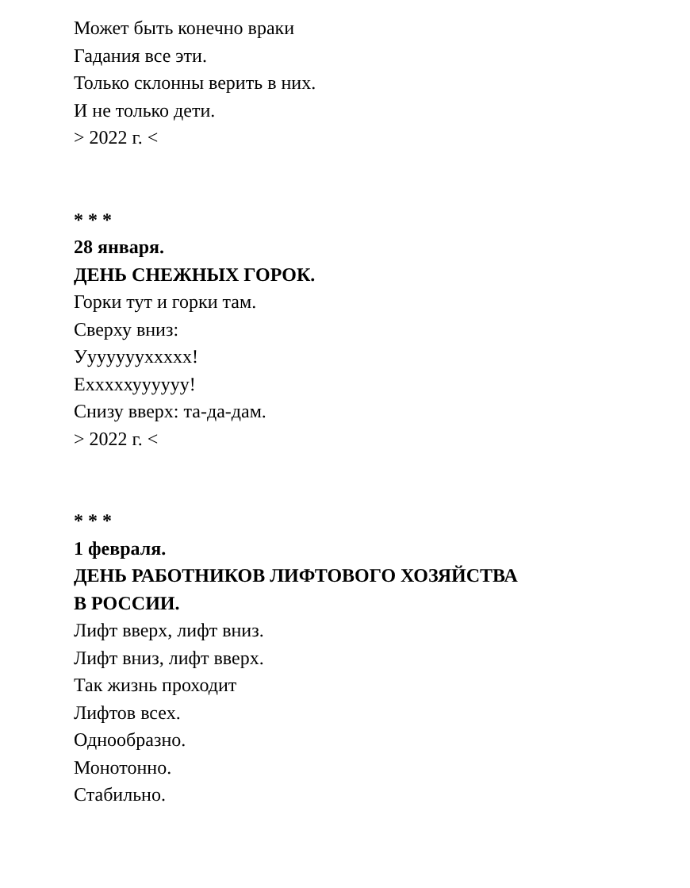Может быть конечно враки
Гадания все эти.
Только склонны верить в них.
И не только дети.
> 2022 г. <
* * *
28 января.
ДЕНЬ СНЕЖНЫХ ГОРОК.
Горки тут и горки там.
Сверху вниз:
Уууууууххххх!
Ехххххуууууу!
Снизу вверх: та-да-дам.
> 2022 г. <
* * *
1 февраля.
ДЕНЬ РАБОТНИКОВ ЛИФТОВОГО ХОЗЯЙСТВА
В РОССИИ.
Лифт вверх, лифт вниз.
Лифт вниз, лифт вверх.
Так жизнь проходит
Лифтов всех.
Однообразно.
Монотонно.
Стабильно.